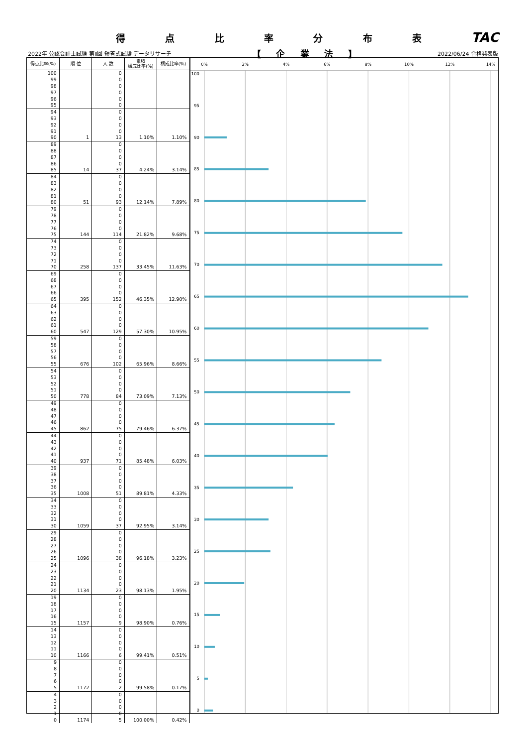得点比率分布表
TAC
2022年 公認会計士試験 第Ⅱ回 短答式試験 データリサーチ 【 企 業 法 】 2022/06/24 合格発表版
| 得点比率(%) | 順 位 | 人 数 | 累積 構成比率(%) | 構成比率(%) |
| --- | --- | --- | --- | --- |
| 100 | | 0 | | |
| 99 | | 0 | | |
| 98 | | 0 | | |
| 97 | | 0 | | |
| 96 | | 0 | | |
| 95 | | 0 | | |
| 94 | | 0 | | |
| 93 | | 0 | | |
| 92 | | 0 | | |
| 91 | | 0 | | |
| 90 | 1 | 13 | 1.10% | 1.10% |
| 89 | | 0 | | |
| 88 | | 0 | | |
| 87 | | 0 | | |
| 86 | | 0 | | |
| 85 | 14 | 37 | 4.24% | 3.14% |
| 84 | | 0 | | |
| 83 | | 0 | | |
| 82 | | 0 | | |
| 81 | | 0 | | |
| 80 | 51 | 93 | 12.14% | 7.89% |
| 79 | | 0 | | |
| 78 | | 0 | | |
| 77 | | 0 | | |
| 76 | | 0 | | |
| 75 | 144 | 114 | 21.82% | 9.68% |
| 74 | | 0 | | |
| 73 | | 0 | | |
| 72 | | 0 | | |
| 71 | | 0 | | |
| 70 | 258 | 137 | 33.45% | 11.63% |
| 69 | | 0 | | |
| 68 | | 0 | | |
| 67 | | 0 | | |
| 66 | | 0 | | |
| 65 | 395 | 152 | 46.35% | 12.90% |
| 64 | | 0 | | |
| 63 | | 0 | | |
| 62 | | 0 | | |
| 61 | | 0 | | |
| 60 | 547 | 129 | 57.30% | 10.95% |
| 59 | | 0 | | |
| 58 | | 0 | | |
| 57 | | 0 | | |
| 56 | | 0 | | |
| 55 | 676 | 102 | 65.96% | 8.66% |
| 54 | | 0 | | |
| 53 | | 0 | | |
| 52 | | 0 | | |
| 51 | | 0 | | |
| 50 | 778 | 84 | 73.09% | 7.13% |
| 49 | | 0 | | |
| 48 | | 0 | | |
| 47 | | 0 | | |
| 46 | | 0 | | |
| 45 | 862 | 75 | 79.46% | 6.37% |
| 44 | | 0 | | |
| 43 | | 0 | | |
| 42 | | 0 | | |
| 41 | | 0 | | |
| 40 | 937 | 71 | 85.48% | 6.03% |
| 39 | | 0 | | |
| 38 | | 0 | | |
| 37 | | 0 | | |
| 36 | | 0 | | |
| 35 | 1008 | 51 | 89.81% | 4.33% |
| 34 | | 0 | | |
| 33 | | 0 | | |
| 32 | | 0 | | |
| 31 | | 0 | | |
| 30 | 1059 | 37 | 92.95% | 3.14% |
| 29 | | 0 | | |
| 28 | | 0 | | |
| 27 | | 0 | | |
| 26 | | 0 | | |
| 25 | 1096 | 38 | 96.18% | 3.23% |
| 24 | | 0 | | |
| 23 | | 0 | | |
| 22 | | 0 | | |
| 21 | | 0 | | |
| 20 | 1134 | 23 | 98.13% | 1.95% |
| 19 | | 0 | | |
| 18 | | 0 | | |
| 17 | | 0 | | |
| 16 | | 0 | | |
| 15 | 1157 | 9 | 98.90% | 0.76% |
| 14 | | 0 | | |
| 13 | | 0 | | |
| 12 | | 0 | | |
| 11 | | 0 | | |
| 10 | 1166 | 6 | 99.41% | 0.51% |
| 9 | | 0 | | |
| 8 | | 0 | | |
| 7 | | 0 | | |
| 6 | | 0 | | |
| 5 | 1172 | 2 | 99.58% | 0.17% |
| 4 | | 0 | | |
| 3 | | 0 | | |
| 2 | | 0 | | |
| 1 | | 0 | | |
| 0 | 1174 | 5 | 100.00% | 0.42% |
0%
2%
4%
6%
8%
10%
12%
14%
100
95
90
85
80
75
70
65
60
55
50
45
40
35
30
25
20
15
10
5
0